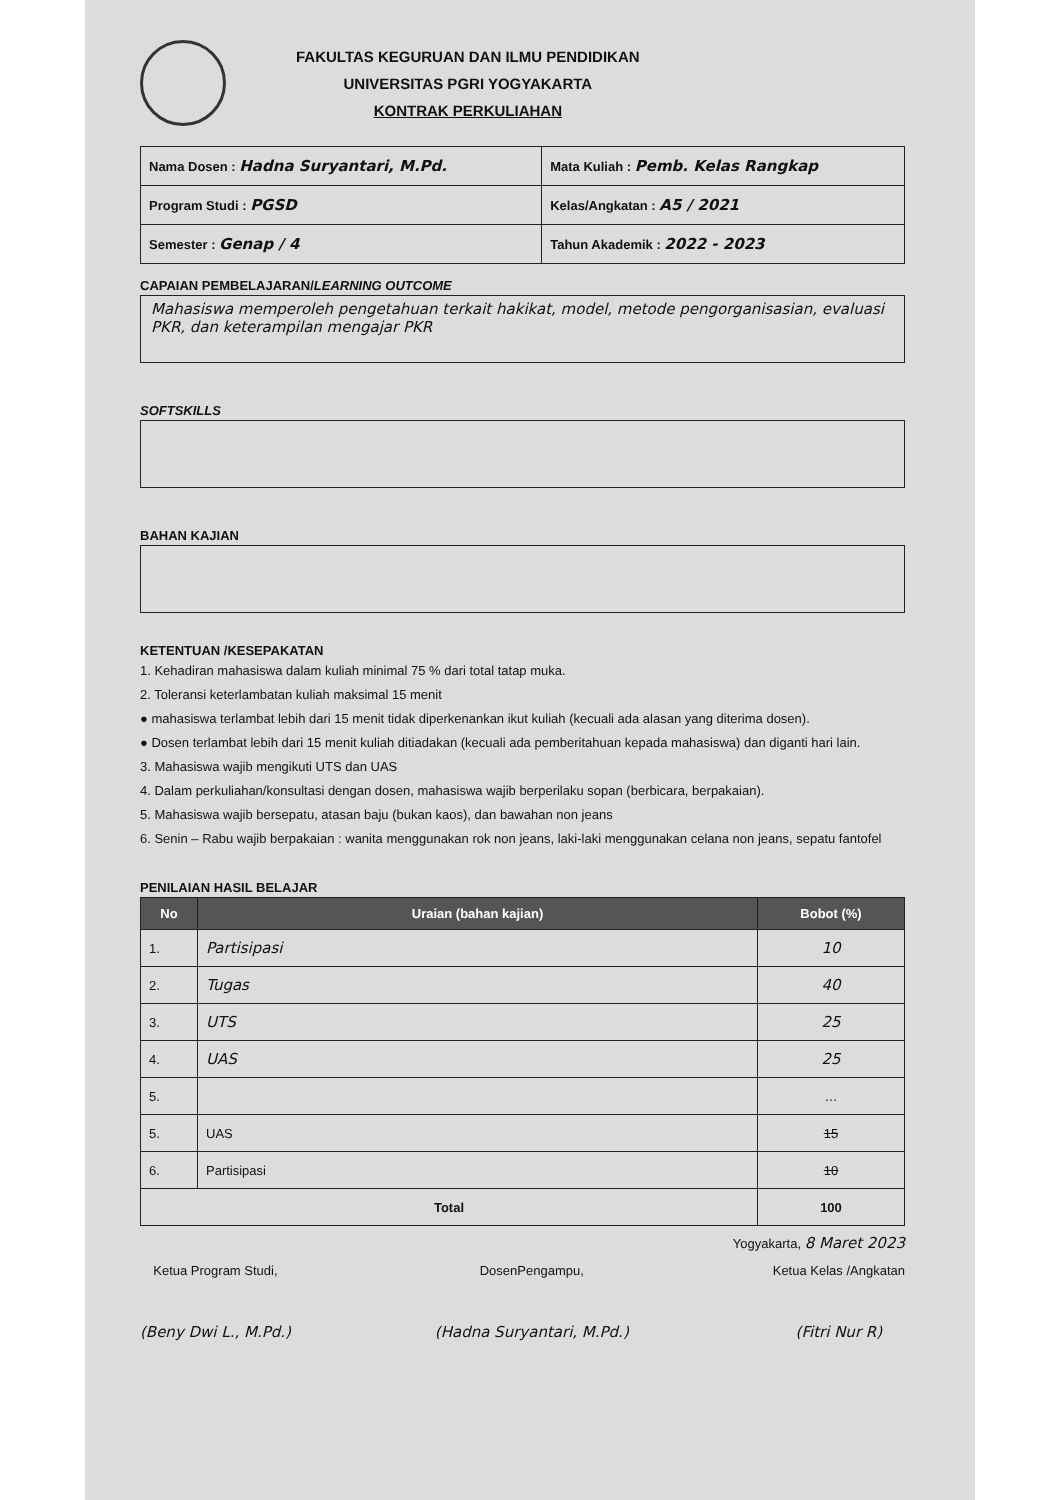FAKULTAS KEGURUAN DAN ILMU PENDIDIKAN
UNIVERSITAS PGRI YOGYAKARTA
KONTRAK PERKULIAHAN
| Nama Dosen : Hadna Suryantari, M.Pd. | Mata Kuliah : Pemb. Kelas Rangkap |
| Program Studi : PGSD | Kelas/Angkatan : A5 / 2021 |
| Semester : Genap / 4 | Tahun Akademik : 2022 - 2023 |
CAPAIAN PEMBELAJARAN/LEARNING OUTCOME
Mahasiswa memperoleh pengetahuan terkait hakikat, model, metode pengorganisasian, evaluasi PKR, dan keterampilan mengajar PKR
SOFTSKILLS
BAHAN KAJIAN
KETENTUAN /KESEPAKATAN
1. Kehadiran mahasiswa dalam kuliah minimal 75 % dari total tatap muka.
2. Toleransi keterlambatan kuliah maksimal 15 menit
● mahasiswa terlambat lebih dari 15 menit tidak diperkenankan ikut kuliah (kecuali ada alasan yang diterima dosen).
● Dosen terlambat lebih dari 15 menit kuliah ditiadakan (kecuali ada pemberitahuan kepada mahasiswa) dan diganti hari lain.
3. Mahasiswa wajib mengikuti UTS dan UAS
4. Dalam perkuliahan/konsultasi dengan dosen, mahasiswa wajib berperilaku sopan (berbicara, berpakaian).
5. Mahasiswa wajib bersepatu, atasan baju (bukan kaos), dan bawahan non jeans
6. Senin – Rabu wajib berpakaian : wanita menggunakan rok non jeans, laki-laki menggunakan celana non jeans, sepatu fantofel
PENILAIAN HASIL BELAJAR
| No | Uraian (bahan kajian) | Bobot (%) |
| --- | --- | --- |
| 1. | Partisipasi | 10 |
| 2. | Tugas | 40 |
| 3. | UTS | 25 |
| 4. | UAS | 25 |
| 5. | | … |
| 5. | UAS | 15 |
| 6. | Partisipasi | 10 |
| Total | | 100 |
Yogyakarta, 8 Maret 2023
Ketua Program Studi,
(Beny Dwi L., M.Pd.)
DosenPengampu,
(Hadna Suryantari, M.Pd.)
Ketua Kelas /Angkatan
(Fitri Nur R)